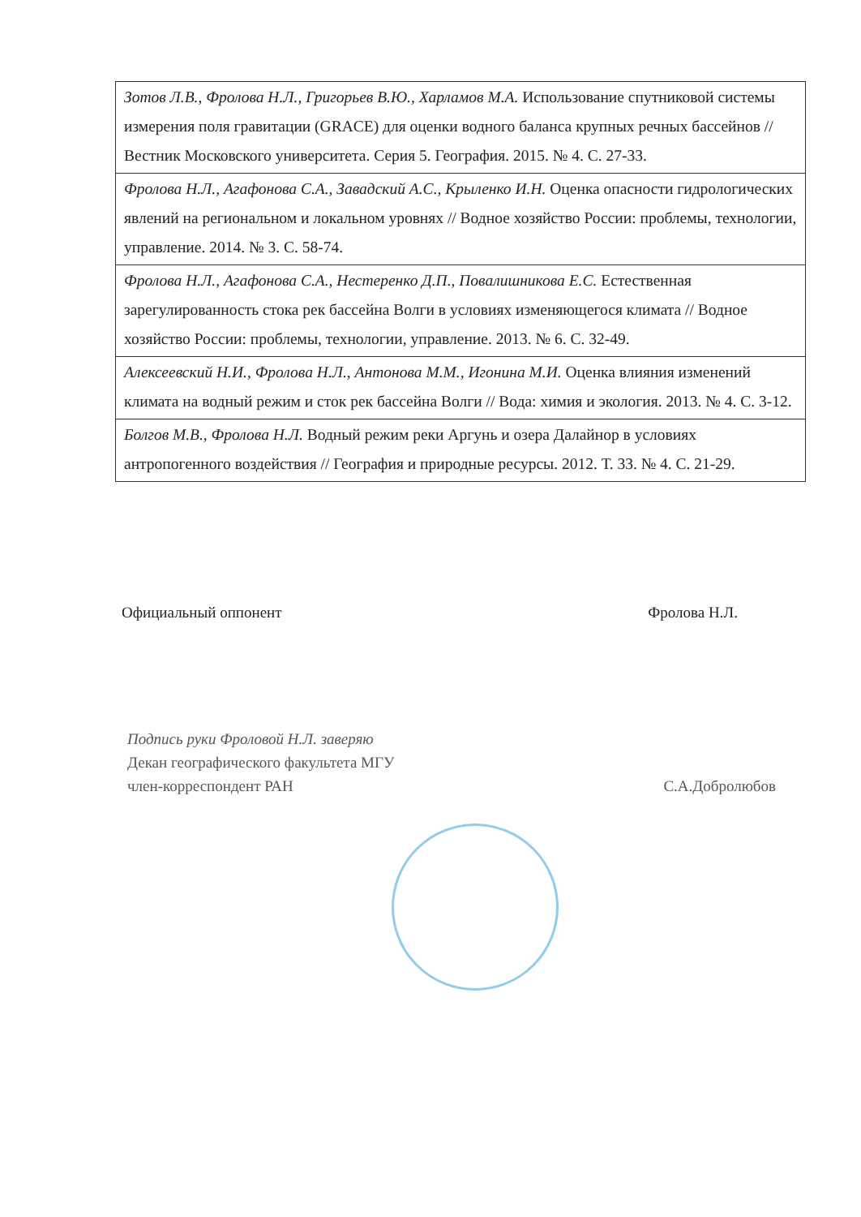| Зотов Л.В., Фролова Н.Л., Григорьев В.Ю., Харламов М.А. Использование спутниковой системы измерения поля гравитации (GRACE) для оценки водного баланса крупных речных бассейнов // Вестник Московского университета. Серия 5. География. 2015. № 4. С. 27-33. |
| Фролова Н.Л., Агафонова С.А., Завадский А.С., Крыленко И.Н. Оценка опасности гидрологических явлений на региональном и локальном уровнях // Водное хозяйство России: проблемы, технологии, управление. 2014. № 3. С. 58-74. |
| Фролова Н.Л., Агафонова С.А., Нестеренко Д.П., Повалишникова Е.С. Естественная зарегулированность стока рек бассейна Волги в условиях изменяющегося климата // Водное хозяйство России: проблемы, технологии, управление. 2013. № 6. С. 32-49. |
| Алексеевский Н.И., Фролова Н.Л., Антонова М.М., Игонина М.И. Оценка влияния изменений климата на водный режим и сток рек бассейна Волги // Вода: химия и экология. 2013. № 4. С. 3-12. |
| Болгов М.В., Фролова Н.Л. Водный режим реки Аргунь и озера Далайнор в условиях антропогенного воздействия // География и природные ресурсы. 2012. Т. 33. № 4. С. 21-29. |
Официальный оппонент Фролова Н.Л.
Подпись руки Фроловой Н.Л. заверяю
Декан географического факультета МГУ
член-корреспондент РАН
С.А.Добролюбов